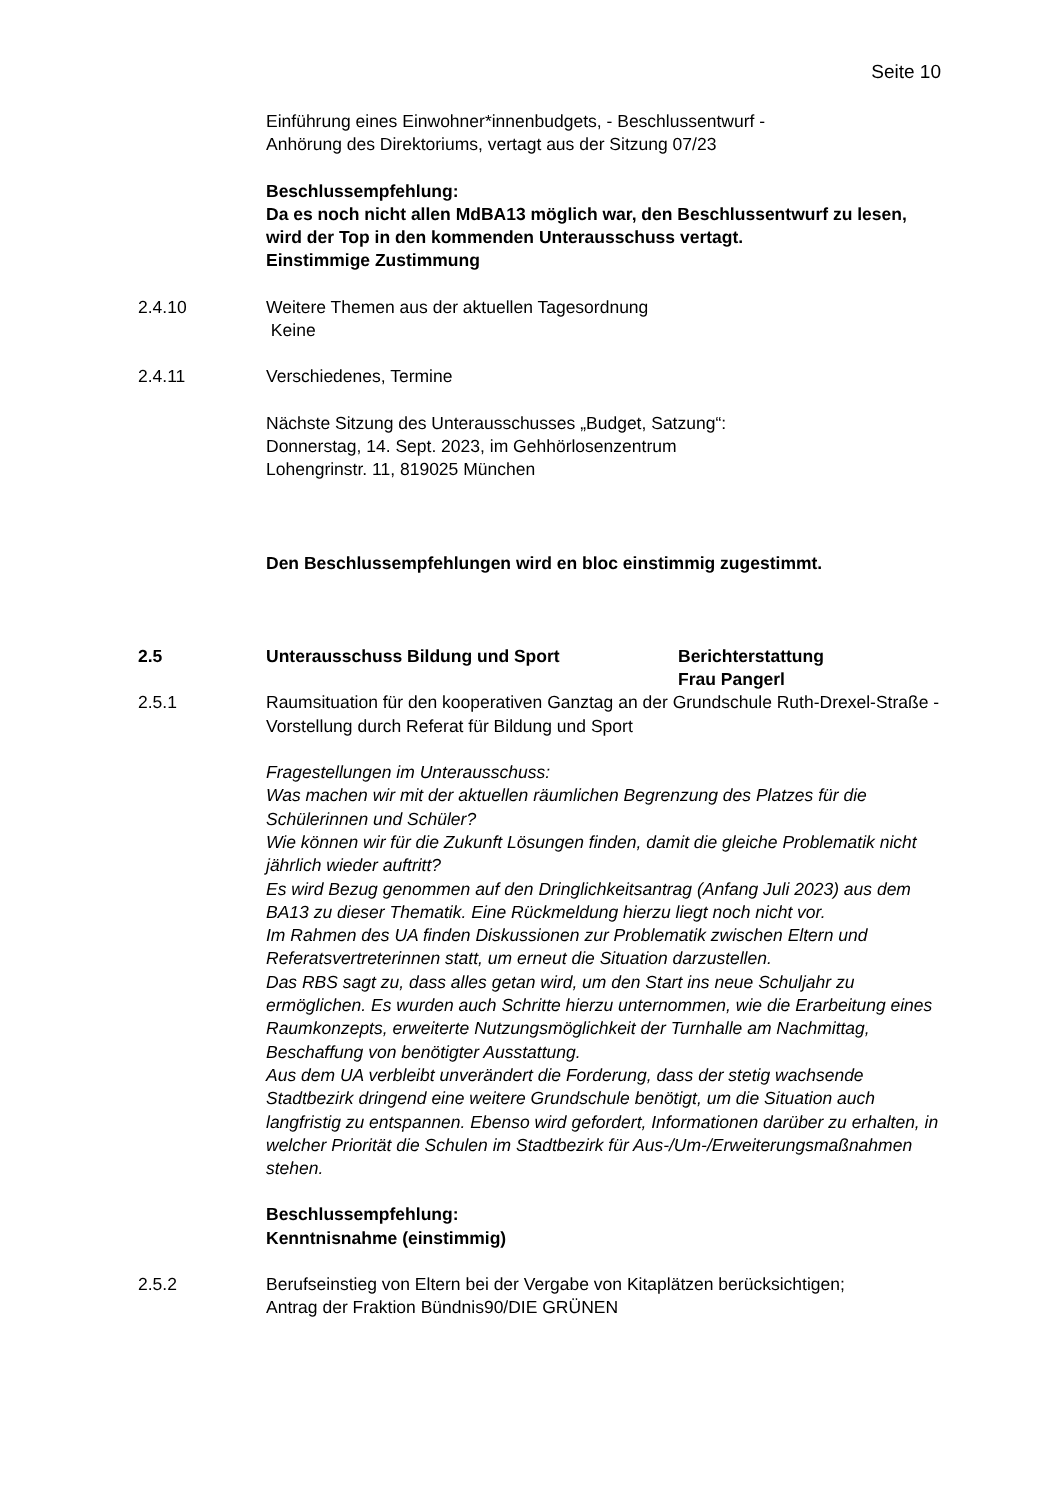Seite 10
Einführung eines Einwohner*innenbudgets, - Beschlussentwurf -
Anhörung des Direktoriums, vertagt aus der Sitzung 07/23
Beschlussempfehlung:
Da es noch nicht allen MdBA13 möglich war, den Beschlussentwurf zu lesen, wird der Top in den kommenden Unterausschuss vertagt.
Einstimmige Zustimmung
2.4.10 Weitere Themen aus der aktuellen Tagesordnung
Keine
2.4.11 Verschiedenes, Termine
Nächste Sitzung des Unterausschusses „Budget, Satzung“:
Donnerstag, 14. Sept. 2023, im Gehhörlosenzentrum
Lohengrinstr. 11, 819025 München
Den Beschlussempfehlungen wird en bloc einstimmig zugestimmt.
2.5 Unterausschuss Bildung und Sport Berichterstattung
Frau Pangerl
2.5.1 Raumsituation für den kooperativen Ganztag an der Grundschule Ruth-Drexel-Straße - Vorstellung durch Referat für Bildung und Sport
Fragestellungen im Unterausschuss:
Was machen wir mit der aktuellen räumlichen Begrenzung des Platzes für die Schülerinnen und Schüler?
Wie können wir für die Zukunft Lösungen finden, damit die gleiche Problematik nicht jährlich wieder auftritt?
Es wird Bezug genommen auf den Dringlichkeitsantrag (Anfang Juli 2023) aus dem BA13 zu dieser Thematik. Eine Rückmeldung hierzu liegt noch nicht vor.
Im Rahmen des UA finden Diskussionen zur Problematik zwischen Eltern und Referatsvertreterinnen statt, um erneut die Situation darzustellen.
Das RBS sagt zu, dass alles getan wird, um den Start ins neue Schuljahr zu ermöglichen. Es wurden auch Schritte hierzu unternommen, wie die Erarbeitung eines Raumkonzepts, erweiterte Nutzungsmöglichkeit der Turnhalle am Nachmittag, Beschaffung von benötigter Ausstattung.
Aus dem UA verbleibt unverändert die Forderung, dass der stetig wachsende Stadtbezirk dringend eine weitere Grundschule benötigt, um die Situation auch langfristig zu entspannen. Ebenso wird gefordert, Informationen darüber zu erhalten, in welcher Priorität die Schulen im Stadtbezirk für Aus-/Um-/Erweiterungsmaßnahmen stehen.
Beschlussempfehlung:
Kenntnisnahme (einstimmig)
2.5.2 Berufseinstieg von Eltern bei der Vergabe von Kitaplätzen berücksichtigen;
Antrag der Fraktion Bündnis90/DIE GRÜNEN